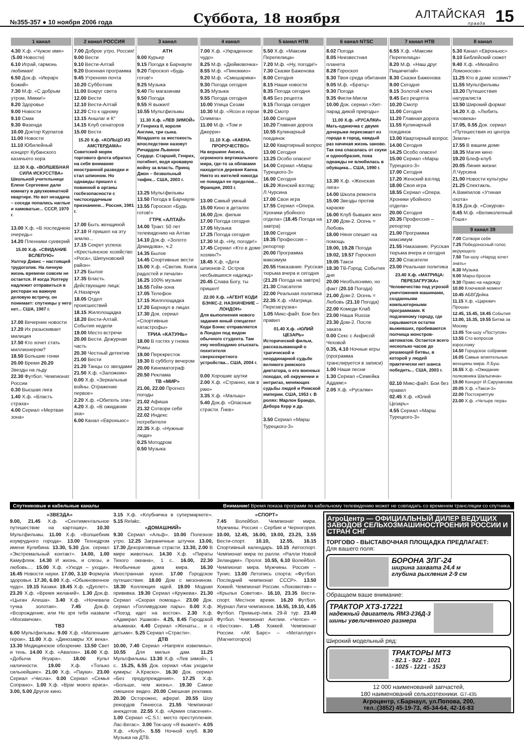№355-357 ● 10 ноября 2006 года
Суббота, 18 ноября
АЛТАЙСКАЯ
правда
15
1 канал
4.30 Х.ф. «Чужое имя» (5.00 Новости)
6.10 Играй, гармонь любимая!
6.50 Док.ф. «Иерарх Божий»
7.30 М.ф. «С добрым утром, Микки!»
8.20 Здоровье
9.00 Новости
9.10 Смак
9.30 Фазенда
10.00 Доктор Курпатов
11.00 Новости
11.10 Юбилейный концерт Кубанского казачьего хора
12.30 Х.ф. «ВОЛШЕБНАЯ СИЛА ИСКУССТВА»
Школьной учительнице Елене Сергеевне дали комнату в двухкомнатной квартире. Но вот незадача – соседи попались наглые и хамоватые... СССР, 1970 г.
13.00 Х.ф. «В последнюю очередь»
14.20 Пленники суеверий
15.00 Х.ф. «СВИДАНИЕ ВСЛЕПУЮ»
Уолтер Дэвис – настоящий трудоголик. На личную жизнь времени совсем не остается. И когда Уолтеру надлежит отправиться в ресторан на важную деловую встречу, он понимает: спутницы у него нет... США, 1987 г.
17.00 Вечерние новости
17.20 Их разыскивает милиция
17.50 Кто хочет стать миллионером?
18.50 Большие гонки
20.00 Время 20.20 Звезды на льду
22.30 Футбол. Чемпионат России
0.30 Высшая лига
1.40 Х.ф. «Власть страха»
4.00 Сериал «Мертвая зона»
2 канал РОССИЯ
7.00 Доброе утро, Россия!
9.00 Вести
9.10 Вести-Алтай
9.20 Военная программа
9.45 Утренняя почта
10.20 Субботник
11.00 Вокруг света
12.00 Вести
12.10 Вести-Алтай
12.20 Сто к одному
13.15 Аншлаг и К°
14.15 Клуб сенаторов
15.00 Вести
15.20 Х.ф. «КОЛЬЦО ИЗ АМСТЕРДАМА»
Советский моряк торгового флота обратил на себя внимание иностранной разведки и стал шпионом. Но однажды пришел с повинной в органы госбезопасности с чистосердечным признанием... Россия, 1981 г.
17.00 Быть женщиной
17.10 Я пришел на эту землю...
17.15 Секрет успеха: «Крестьянское хозяйство «Роса», Шипуновский район»
17.25 Былое
17.35 Власть. Действующие лица: А.Назарчук
18.05 Отдел происшествий
18.15 Жилплощадка
18.20 Вести-Алтай. События недели
19.00 Место встречи
20.00 Вести. Дежурная часть
20.30 Честный детектив
21.00 Вести
21.20 Танцы со звездами
21.50 Х.ф. «Заложник»
0.00 Х.ф. «Зеркальные войны. Отражение первое»
2.20 Х.ф. «Обитель зла»
4.20 Х.ф. «В ожидании эха»
6.00 Канал «Евроньюс»
3 канал
АТН
9.00 Курьер
9.15 Погода в Барнауле
9.20 Гороскоп «Будь готов!»
9.25 Музыка
9.40 По магазинам
9.50 Погода
9.55 Я выжил!
10.55 Мультфильмы
11.30 Х.ф. «ЛЕВ ЗИМОЙ»
У Генриха II, короля Англии, три сына. Младшего за жестокость впоследствии назовут Ричардом Львиное Сердце. Старший, Генрих, погибнет, ведя кровавую войну за власть. Принц Джон – безвольный тюфяк... США, 2003 г.
13.25 Мультфильмы
13.50 Погода в Барнауле
13.55 Гороскоп «Будь готов!»
ГТРК «АЛТАЙ»
14.00 Тракт. 50 лет телевидению на Алтае
14.10 Док.ф. «Золото Демидова», ч.2
14.35 Былое
14.45 Спортивные вести
15.00 Х.ф. «Светик. Книга радостей и печали»
16.25 100% музыки
16.55 Гейм-зона
17.05 Телефон
17.15 Жилплощадка
17.20 Барнаул в лицах
17.30 Док. сериал «Спортивные катастрофы»
ТРИА «КАТУНЬ»
18.00 В гостях у гнома Ромы
19.00 Перекресток
19.30 В субботу вечером
20.00 Кинематограф
20.50 Реклама
ТВ «МИР»
21.00, 22.00 Прогноз погоды
21.02 Афиша
21.32 Сотвори себя
22.02 Индекс потребителя
22.35 Х.ф. «Нужные люди»
0.25 Мотодром
0.50 Музыка
4 канал
7.00 Х.ф. «Украденное чудо»
8.25 М.ф. «Дюймовочка»
8.55 М.ф. «Пиноккио»
9.20 М.ф. «Смешарики»
9.30 Погода сегодня
9.35 Музыка
9.55 Погода сегодня
10.00 Улица Сезам
10.30 М.ф. «Ясон и герои Олимпа»
11.00 М.ф. «Том и Джерри»
11.10 Х.ф. «КАЕНА. ПРОРОЧЕСТВО»
На вершине Аксиса, огромного вертикального мира, где-то за облаками находится деревня Каена. Никто из жителей никогда не покидал ее пределов... Франция, 2003 г.
13.00 Самый умный
15.00 Кино в деталях
16.00 Док. фильм
17.00 Погода сегодня
17.05 Музыка
17.25 Погода сегодня
17.30 М.ф. «Ну, погоди!»
17.45 Сериал «Кто в доме хозяин?»
18.45 Х.ф. «Дети шпионов-2. Остров несбывшихся надежд»
20.45 Слава Богу, ты пришел!
22.00 Х.ф. «АГЕНТ КОДИ БЭНКС-2. НАЗНАЧЕНИЕ – ЛОНДОН»
Для выполнения нового задания юный спецагент Коди Бэнкс отправляется в Лондон под видом обычного студента. Там ему необходимо отыскать похитителя сверхсекретного устройства... США, 2004 г.
0.00 Хорошие шутки
2.00 Х.ф. «Странно, как в раю»
3.35 Х.ф. «Малыш»
5.40 Док.ф. «Опасные страсти. Гнев»
5 канал НТВ
5.50 Х.ф. «Максим Перепелица»
7.20 М.ф. «Ну, погоди!»
7.30 Сказки Баженова
8.00 Сегодня
8.15 Наши новости
8.35 Погода сегодня
8.45 Без рецепта
9.15 Погода сегодня
9.20 Смотр
10.00 Сегодня
10.20 Главная дорога
10.55 Кулинарный поединок
12.00 Квартирный вопрос
13.00 Сегодня
13.25 Особо опасен!
14.00 Сериал «Марш Турецкого-3»
16.00 Сегодня
16.20 Женский взгляд: Л.Чурсина
17.00 Своя игра
17.55 Сериал «Опера. Хроники убойного отдела» (18.45 Погода на завтра)
19.00 Сегодня
19.35 Профессия – репортер
20.00 Программа максимум
20.55 Наказание. Русская тюрьма вчера и сегодня (21.20 Погода на завтра)
21.30 Спасатели
22.00 Реальная политика
22.35 Х.ф. «Матрица. Перезагрузка»
1.05 Микс-файт. Бои без правил
01.40 Х.ф. «ЮЛИЙ ЦЕЗАРЬ»
Исторический фильм, рассказывающий о трагической и неординарной судьбе великого римского диктатора, о его военных походах, об окружении и интригах, меняющих судьбы людей и Римской империи. США, 1953 г. В ролях: Марлон Брандо, Дебора Керр и др.
3.50 Сериал «Марш Турецкого-3»
6 канал NTSC
8.02 Погода
8.05 Неизвестная планета
8.28 Гороскоп
8.30 Твоя среда обитания
9.05 М.ф. «Братц»
9.30 Погода
9.35 Фигли-Мигли
10.00 Док. сериал «Хит-парад дикой природы»
11.00 Х.ф. «РУСАЛКИ»
Мать-одиночка с двумя дочерьми переезжает из города в город, каждый раз начиная жизнь заново. Так она спасалась от скуки и однообразия, пока однажды не влюбилась в обувщика... США, 1990 г.
13.30 Х.ф. «Женская лига»
14.00 Школа ремонта
15.00 Звезды против караоке
16.00 Клуб бывших жен
17.00 Дом-2. Осень = Любовь
18.00 Няня спешит на помощь
19.00, 19.28 Погода
19.02, 19.57 Гороскоп
19.05 Такси
19.30 ТВ-Город. События дня
20.00 Необъяснимо, но факт (20.10 Погода)
21.00 Дом-2. Осень = Любовь (21.10 Погода)
22.00 Комеди Клаб
23.00 Наша Russia
23.30 Дом-2. После заката
0.00 Секс с Анфисой Чеховой
0.35, 4.10 Ночные игры (программа транслируется в записи)
1.00 Наши песни
1.30 Сериал «Семейка Аддамс»
2.05 Х.ф. «Русалки»
7 канал НТВ
6.55 Х.ф. «Максим Перепелица»
8.20 М.ф. «Наш друг Пишичитай»
8.30 Сказки Баженова
9.00 Сегодня
9.15 Золотой ключ
9.45 Без рецепта
10.20 Смотр
11.00 Сегодня
11.20 Главная дорога
11.55 Кулинарный поединок
13.00 Квартирный вопрос
14.00 Сегодня
14.25 Особо опасен!
15.00 Сериал «Марш Турецкого-3»
17.00 Сегодня
17.20 Женский взгляд
18.00 Своя игра
18.55 Сериал «Опера. Хроники убойного отдела»
20.00 Сегодня
20.35 Профессия – репортер
21.00 Программа максимум
21.55 Наказание. Русская тюрьма вчера и сегодня
22.30 Спасатели
23.00 Реальная политика
23.40 Х.ф. «МАТРИЦА: ПЕРЕЗАГРУЗКА»
Человечество под угрозой уничтожения машинами, созданными компьютерными программами. К подземному городу, где скрываются остатки выживших, пробиваются полчища монстров-автоматов. Остается всего несколько часов до решающей битвы, в которой у людей практически нет шанса победить... США, 2003 г.
02.10 Микс-файт. Бои без правил
02.45 Х.ф. «Юлий Цезарь»
4.55 Сериал «Марш Турецкого-3»
8 канал
5.30 Канал «Евроньюс»
9.10 Библейский сюжет
9.40 Х.ф. «Михайло Ломоносов»
11.25 Кто в доме хозяин?
11.55 Мультфильмы
13.20 Путешествия натуралиста
13.50 Широкий формат
14.20 Х.ф. «Любить человека»
17.05, 0.55 Док. сериал «Путешествия из центра Земли»
17.55 В вашем доме
18.35 Магия кино
19.20 Блеф-клуб
20.05 Линия жизни: Л.Чурсина
21.00 Новости культуры
21.25 Спектакль. А.Вампилов «Утиная охота»
0.15 Док.ф. «Сокуров»
0.45 М.ф. «Великолепный Гоша»
9 канал 39
7.00 Сотвори себя
7.25 Победоносный голос верующего
7.50 Ток-шоу «Народ хочет знать»
8.30 Музыка
9.00 Марш-бросок
9.30 Право на надежду
10.00 Ключевой момент
10.45 АБВГДейка
11.15 Х.ф. «Царевич Проша»
12.45, 15.45, 18.45 События
13.00, 15.35, 19.55 Битва за Москву
13.05 Ток-шоу «Поступок»
13.55 Сто вопросов взрослому
14.50 Городское собрание
16.05 Самые влиятельные женщины мира: Л.Буш
16.55 Х.ф. «Ожидание полковника Шалыгина»
19.00 Концерт И.Саруханова
20.05 Х.ф. «Такси-3»
22.00 Постскриптум
23.00 Х.ф. «Четыре пера»
Спутниковые и кабельные каналы Внимание! Время показа программ по кабельному телевидению может не совпадать со временем трансляции со спутника.
«ЗВЕЗДА»
9.00, 21.45 Х.ф. «Сентиментальное путешествие на картошку». 10.30 Мультфильмы. 11.00 Х.ф. «Волшебник изумрудного города». 13.00 Технодром имени Кулибина. 13.30, 5.30 Док. сериал «Экстремальный контакт». 14.00, 1.00 Камуфляж. 14.30 И жизнь, и слезы, и любовь.... 15.00 Х.ф. «Уходя – уходи». 16.45 Новости науки. 17.00, 3.10 Формула здоровья. 17.30, 6.00 Х.ф. «Обыкновенное чудо». 19.15 Казаки. 19.45 Х.ф. «Дуплет». 23.20 Х.ф. «Время желаний». 1.30 Док.ф. «Цыган Алеша». 3.40 Х.ф. «Ночевала тучка золотая». 7.45 Док.ф. «Возрождение, или Не зря тебя назвали «Москвичом».
ТВ3
6.00 Мультфильмы. 9.00 Х.ф. «Маленькие герои». 11.00 Х.ф. «Динозавры XX века». 13.30 Медицинское обозрение. 13.50 Свет и тень. 14.00 Х.ф. «Авалон». 16.00 Х.ф. «Добыча Ягуара». 18.00 Культ наличности. 19.00 Х.ф. «Только сильнейшие». 21.00 Х.ф. «Пауки». 23.00 Сериал «Числа». 0.00 Сериал «Семья Сопрано». 1.00 Х.ф. «Враг моего врага». 3.00, 5.00 Другое кино.
3.15 Х.ф. «Клубничка в супермаркете». 5.15 Relakc.
«ДОМАШНИЙ»
9.30 Сериал «Альф». 10.00 Полезное утро. 12.25 Заграничные штучки. 13.00, 17.30 Декоративные страсти. 13.30, 2.00 В мире животных. 14.30 Х.ф. «Пираты Тихого океана», 1 с.. 16.00, 22.30 Необычные дома мира. 16.30 Иностранная кухня. 17.00 Городское путешествие. 18.00 Дом с мезонином. 18.30 Коллекция идей. 19.00 Модная прививка. 19.30 Сериал «Кружева». 21.30 Сериал «Скорая помощь». 23.00 Док. сериал «Голливудские пары». 0.00 Х.ф. «Поезд идет на восток». 2.30 Х.ф. «Адмирал Ушаков». 4.25, 8.45 Городской альманах. 4.40 Сериал «Женаты... и с детьми». 5.25 Сериал «Страсти».
ДТВ
10.00, 7.40 Сериал «Напряги извилины». 10.55 Для милых дам. 11.25 Мультфильмы. 13.30 Х.ф. «Лев зимой», 1 с.. 15.25, 6.55 Док. сериал «Как уходили кумиры: А.Краско». 16.30 Док. сериал «Без предупреждения». 17.25 Х.ф. «Больше, чем жизнь». 19.30 Самое смешное видео. 20.00 Смешная реклама. 20.30 Осторожно, афера!. 20.55 Шоу рекордов Гиннесса. 21.55 Чемпионат анекдотов. 22.55 Х.ф. «Армия спасения». 1.00 Сериал «C.S.I.: место преступления. Лас-Вегас». 3.00 Ток-шоу «Я выжил!». 4.05 Х.ф. «Клуб». 5.55 Ночной клуб. 8.30 Музыка на ДТВ.
«СПОРТ»
7.45 Волейбол. Чемпионат мира. Мужчины. Россия – Сербия и Черногория. 10.00, 12.45, 16.00, 19.00, 23.25, 3.55 Вести-спорт. 10.10, 12.55, 16.15 Спортивный календарь. 10.15 Автоспорт. Чемпионат мира по ралли. «Ралли Новой Зеландии». Пролог. 10.55, 6.10 Волейбол. Чемпионат мира. Мужчины. Россия – Тунис. 13.00 Летопись спорта: «Футбол. Последний чемпионат СССР». 13.50 Хоккей. Чемпионат России. «Локомотив» – «Крылья Советов». 16.10, 23.35 Вести-спорт. Местное время. 16.20 Футбол. Журнал Лиги чемпионов. 16.55, 19.10, 4.05 Футбол. Премьер-лига. 29-й тур. 23.40 Футбол. Чемпионат Англии. «Челси» – «Вестхэм». 1.45 Хоккей. Чемпионат России. «АК Барс» – «Металлург» (Магнитогорск)
АгроЦентр — ОФИЦИАЛЬНЫЙ ДИЛЕР ВЕДУЩИХ ЗАВОДОВ СЕЛЬХОЗМАШИНОСТРОЕНИЯ РОССИИ И СТРАН СНГ
ТОРГОВО - ВЫСТАВОЧНАЯ ПЛОЩАДКА ПРЕДЛАГАЕТ:
Для вашего поля:
БОРОНА ЗПГ-24
ширина захвата 24,4 м
глубина рыхления 2-9 см
Обращаем ваше внимание:
ТРАКТОР ХТЗ-17221
надежный двигатель ЯМЗ-236Д-3
шины увеличенного размера
Широкий модельный ряд:
ТРАКТОРЫ МТЗ
- 82.1 - 922 - 1021
- 1025 - 1221 - 1523
12 000 наименований запчастей,
180 наименований сельхозтехники. G7-435
Агроцентр, г.Барнаул, ул.Попова, 200,
тел.:(3852) 45-19-73, 45-34-64, 42-16-83